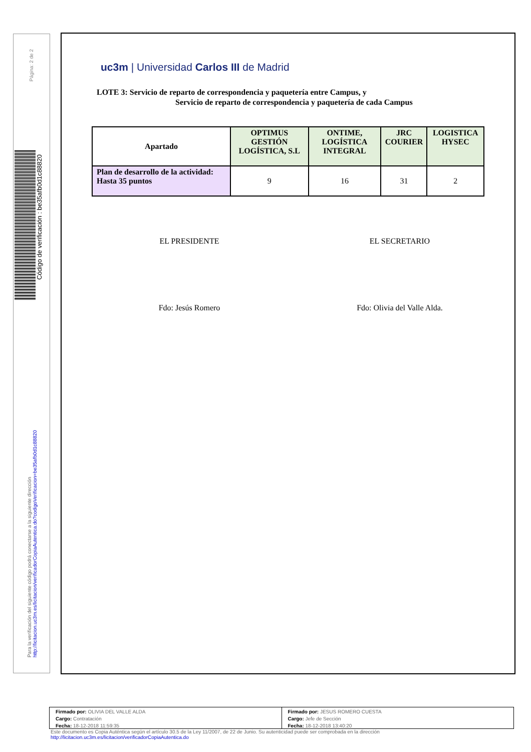Página: 2 de 2
Código de verificación : be35afb0d1c88820
Para la verificación del siguiente código podrá conectarse a la siguiente dirección
http://licitacion.uc3m.es/licitacion/verificadorCopiaAutentica.do?codigoVerificacion=be35afb0d1c88820
uc3m | Universidad Carlos III de Madrid
LOTE 3: Servicio de reparto de correspondencia y paquetería entre Campus, y
Servicio de reparto de correspondencia y paquetería de cada Campus
| Apartado | OPTIMUS GESTIÓN LOGÍSTICA, S.L | ONTIME, LOGÍSTICA INTEGRAL | JRC COURIER | LOGISTICA HYSEC |
| --- | --- | --- | --- | --- |
| Plan de desarrollo de la actividad: Hasta 35 puntos | 9 | 16 | 31 | 2 |
EL PRESIDENTE EL SECRETARIO
Fdo: Jesús Romero Fdo: Olivia del Valle Alda.
Firmado por: OLIVIA DEL VALLE ALDA
Cargo: Contratación
Fecha: 18-12-2018 11:59:35
Firmado por: JESUS ROMERO CUESTA
Cargo: Jefe de Sección
Fecha: 18-12-2018 13:40:20
Este documento es Copia Auténtica según el artículo 30.5 de la Ley 11/2007, de 22 de Junio. Su autenticidad puede ser comprobada en la dirección
http://licitacion.uc3m.es/licitacion/verificadorCopiaAutentica.do